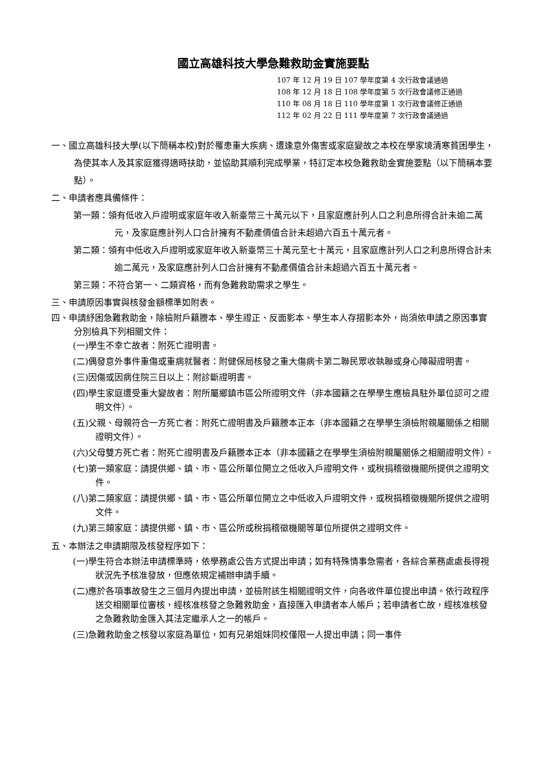國立高雄科技大學急難救助金實施要點
107 年 12 月 19 日 107 學年度第 4 次行政會議通過
108 年 12 月 18 日 108 學年度第 5 次行政會議修正通過
110 年 08 月 18 日 110 學年度第 1 次行政會議修正通過
112 年 02 月 22 日 111 學年度第 7 次行政會議通過
一、國立高雄科技大學(以下簡稱本校)對於罹患重大疾病、遭逢意外傷害或家庭變故之本校在學家境清寒貧困學生，為使其本人及其家庭獲得適時扶助，並協助其順利完成學業，特訂定本校急難救助金實施要點（以下簡稱本要點）。
二、申請者應具備條件：
第一類：領有低收入戶證明或家庭年收入新臺幣三十萬元以下，且家庭應計列人口之利息所得合計未逾二萬元，及家庭應計列人口合計擁有不動產價值合計未超過六百五十萬元者。
第二類：領有中低收入戶證明或家庭年收入新臺幣三十萬元至七十萬元，且家庭應計列人口之利息所得合計未逾二萬元，及家庭應計列人口合計擁有不動產價值合計未超過六百五十萬元者。
第三類：不符合第一、二類資格，而有急難救助需求之學生。
三、申請原因事實與核發金額標準如附表。
四、申請紓困急難救助金，除檢附戶籍謄本、學生證正、反面影本、學生本人存摺影本外，尚須依申請之原因事實分別檢具下列相關文件：
(一)學生不幸亡故者：附死亡證明書。
(二)偶發意外事件重傷或重病就醫者：附健保局核發之重大傷病卡第二聯民眾收執聯或身心障礙證明書。
(三)因傷或因病住院三日以上：附診斷證明書。
(四)學生家庭遭受重大變故者：附所屬鄉鎮市區公所證明文件（非本國籍之在學學生應檢具駐外單位認可之證明文件）。
(五)父親、母親符合一方死亡者：附死亡證明書及戶籍謄本正本（非本國籍之在學學生須檢附親屬關係之相關證明文件）。
(六)父母雙方死亡者：附死亡證明書及戶籍謄本正本（非本國籍之在學學生須檢附親屬關係之相關證明文件）。
(七)第一類家庭：請提供鄉、鎮、市、區公所單位開立之低收入戶證明文件，或稅捐稽徵機關所提供之證明文件。
(八)第二類家庭：請提供鄉、鎮、市、區公所單位開立之中低收入戶證明文件，或稅捐稽徵機關所提供之證明文件。
(九)第三類家庭：請提供鄉、鎮、市、區公所或稅捐稽徵機關等單位所提供之證明文件。
五、本辦法之申請期限及核發程序如下：
(一)學生符合本辦法申請標準時，依學務處公告方式提出申請；如有特殊情事急需者，各綜合業務處處長得視狀況先予核准發放，但應依規定補辦申請手續。
(二)應於各項事故發生之三個月內提出申請，並檢附該生相關證明文件，向各收件單位提出申請。依行政程序送交相關單位審核，經核准核發之急難救助金，直接匯入申請者本人帳戶；若申請者亡故，經核准核發之急難救助金匯入其法定繼承人之一的帳戶。
(三)急難救助金之核發以家庭為單位，如有兄弟姐妹同校僅限一人提出申請；同一事件